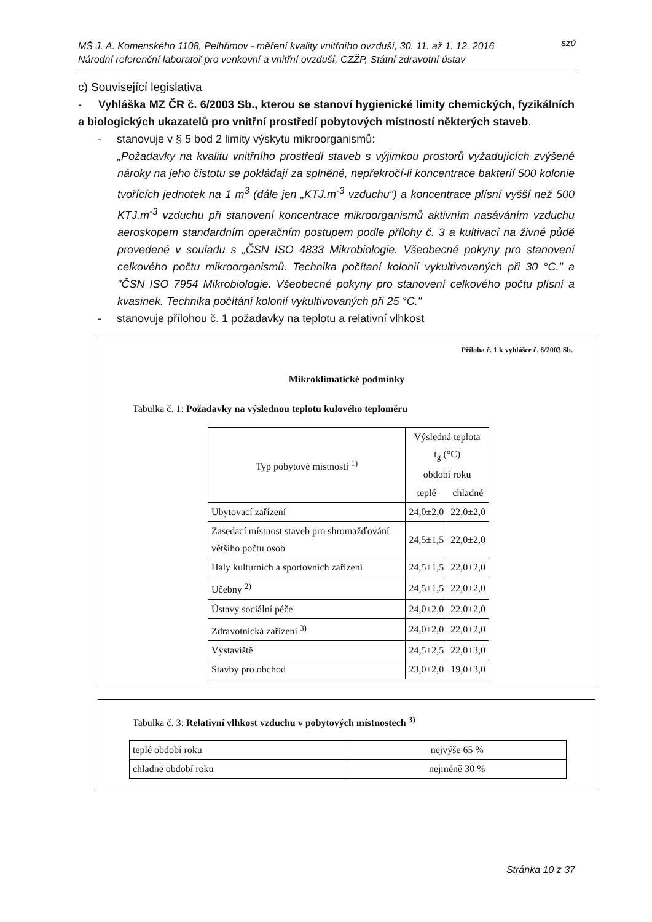MŠ J. A. Komenského 1108, Pelhřimov - měření kvality vnitřního ovzduší, 30. 11. až 1. 12. 2016
Národní referenční laboratoř pro venkovní a vnitřní ovzduší, CZŽP, Státní zdravotní ústav
SZÚ
c) Související legislativa
- Vyhláška MZ ČR č. 6/2003 Sb., kterou se stanoví hygienické limity chemických, fyzikálních a biologických ukazatelů pro vnitřní prostředí pobytových místností některých staveb.
- stanovuje v § 5 bod 2 limity výskytu mikroorganismů:
„Požadavky na kvalitu vnitřního prostředí staveb s výjimkou prostorů vyžadujících zvýšené nároky na jeho čistotu se pokládají za splněné, nepřekročí-li koncentrace bakterií 500 kolonie tvořících jednotek na 1 m<sup>3</sup> (dále jen „KTJ.m<sup>-3</sup> vzduchu“) a koncentrace plísní vyšší než 500 KTJ.m<sup>-3</sup> vzduchu při stanovení koncentrace mikroorganismů aktivním nasáváním vzduchu aeroskopem standardním operačním postupem podle přílohy č. 3 a kultivací na živné půdě provedené v souladu s „ČSN ISO 4833 Mikrobiologie. Všeobecné pokyny pro stanovení celkového počtu mikroorganismů. Technika počítaní kolonií vykultivovaných při 30 °C." a "ČSN ISO 7954 Mikrobiologie. Všeobecné pokyny pro stanovení celkového počtu plísní a kvasinek. Technika počítání kolonií vykultivovaných při 25 °C."
- stanovuje přílohou č. 1 požadavky na teplotu a relativní vlhkost
Příloha č. 1 k vyhlášce č. 6/2003 Sb.
Mikroklimatické podmínky
Tabulka č. 1: Požadavky na výslednou teplotu kulového teploměru
| Typ pobytové místnosti <sup>1)</sup> | Výsledná teplota t<sub>g</sub> (°C) období roku | |
| --- | --- | --- |
| | teplé | chladné |
| Ubytovací zařízení | 24,0±2,0 | 22,0±2,0 |
| Zasedací místnost staveb pro shromažďování většího počtu osob | 24,5±1,5 | 22,0±2,0 |
| Haly kulturních a sportovních zařízení | 24,5±1,5 | 22,0±2,0 |
| Učebny <sup>2)</sup> | 24,5±1,5 | 22,0±2,0 |
| Ústavy sociální péče | 24,0±2,0 | 22,0±2,0 |
| Zdravotnická zařízení <sup>3)</sup> | 24,0±2,0 | 22,0±2,0 |
| Výstaviště | 24,5±2,5 | 22,0±3,0 |
| Stavby pro obchod | 23,0±2,0 | 19,0±3,0 |
Tabulka č. 3: Relativní vlhkost vzduchu v pobytových místnostech <sup>3)</sup>
| teplé období roku | nejvýše 65 % |
| chladné období roku | nejméně 30 % |
Stránka 10 z 37